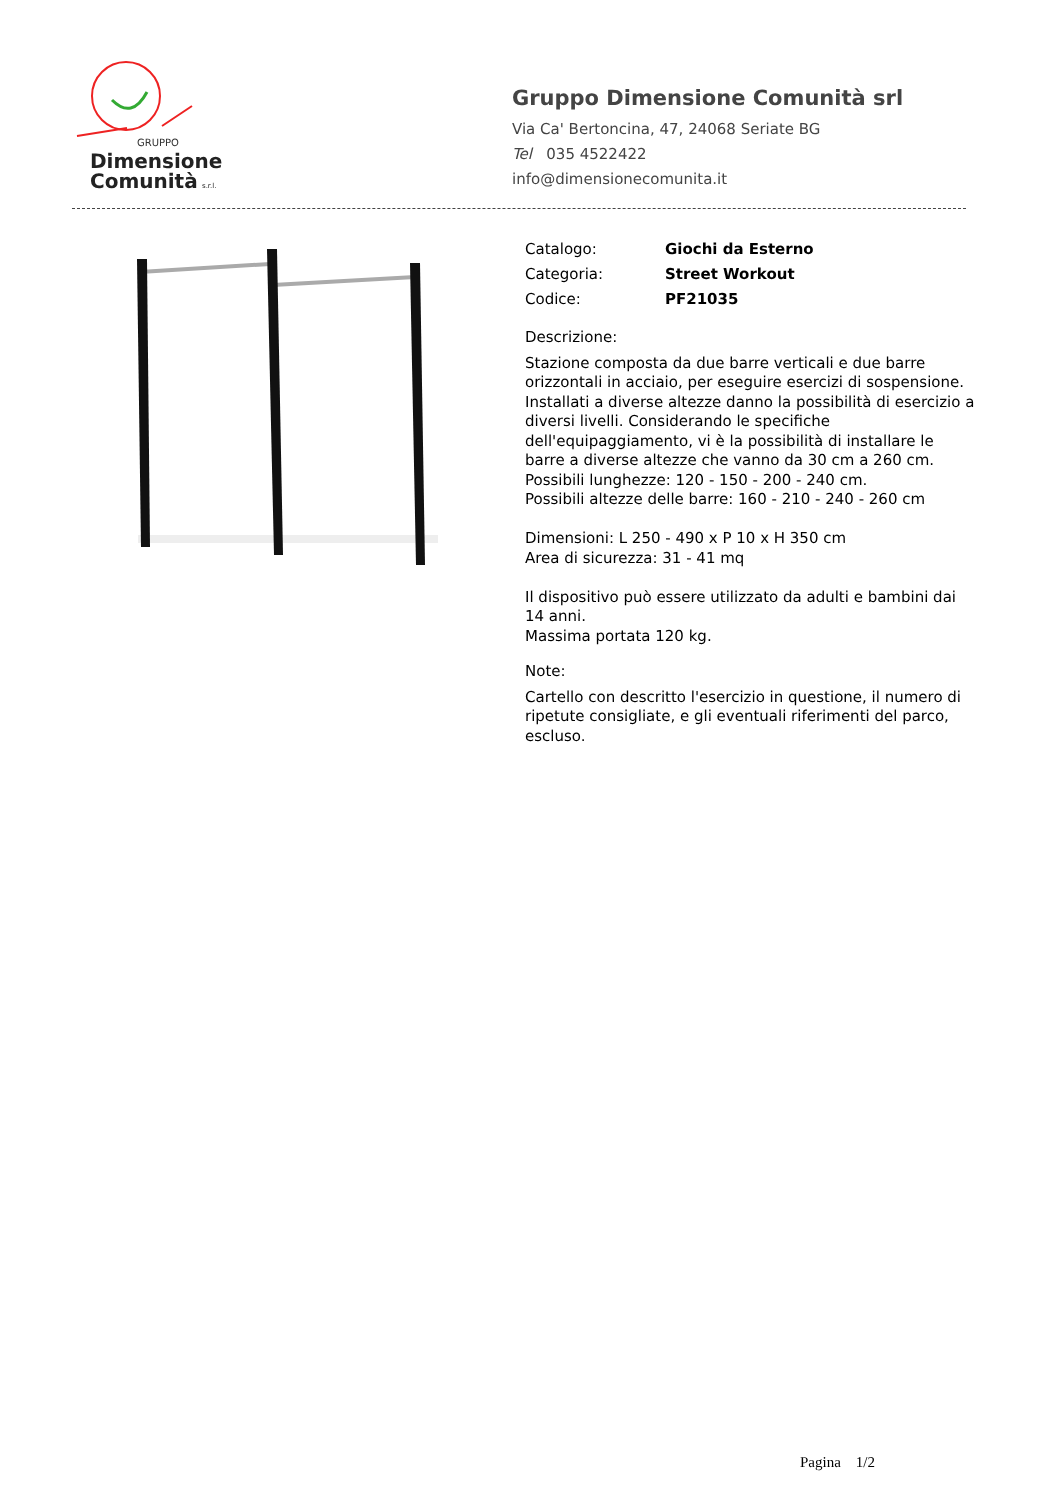GRUPPO
Dimensione
Comunità
s.r.l.
Gruppo Dimensione Comunità srl
Via Ca' Bertoncina, 47, 24068 Seriate BG
Tel 035 4522422
info@dimensionecomunita.it
Catalogo: Giochi da Esterno
Categoria: Street Workout
Codice: PF21035
Descrizione:
Stazione composta da due barre verticali e due barre orizzontali in acciaio, per eseguire esercizi di sospensione.
Installati a diverse altezze danno la possibilità di esercizio a diversi livelli. Considerando le specifiche dell'equipaggiamento, vi è la possibilità di installare le barre a diverse altezze che vanno da 30 cm a 260 cm.
Possibili lunghezze: 120 - 150 - 200 - 240 cm.
Possibili altezze delle barre: 160 - 210 - 240 - 260 cm
Dimensioni: L 250 - 490 x P 10 x H 350 cm
Area di sicurezza: 31 - 41 mq
Il dispositivo può essere utilizzato da adulti e bambini dai 14 anni.
Massima portata 120 kg.
Note:
Cartello con descritto l'esercizio in questione, il numero di ripetute consigliate, e gli eventuali riferimenti del parco, escluso.
Pagina 1/2